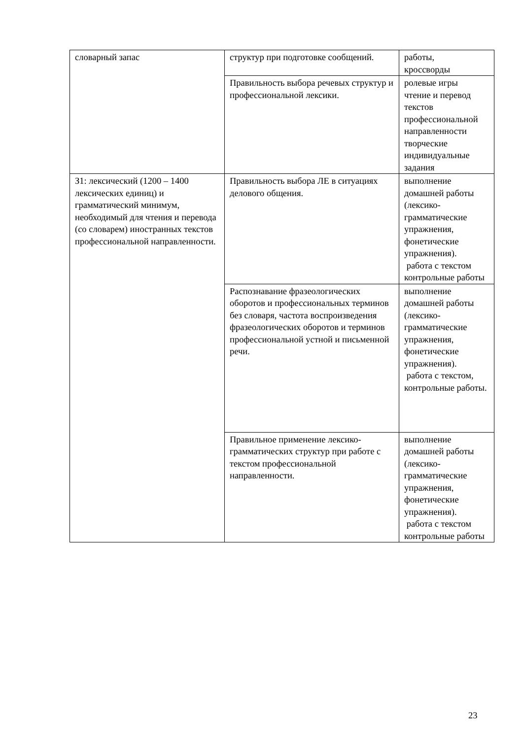| словарный запас | структур при подготовке сообщений. | работы, кроссворды |
| | Правильность выбора речевых структур и профессиональной лексики. | ролевые игры чтение и перевод текстов профессиональной направленности творческие индивидуальные задания |
| З1: лексический (1200 – 1400 лексических единиц) и грамматический минимум, необходимый для чтения и перевода (со словарем) иностранных текстов профессиональной направленности. | Правильность выбора ЛЕ в ситуациях делового общения. | выполнение домашней работы (лексико-грамматические упражнения, фонетические упражнения). работа с текстом контрольные работы |
| | Распознавание фразеологических оборотов и профессиональных терминов без словаря, частота воспроизведения фразеологических оборотов и терминов профессиональной устной и письменной речи. | выполнение домашней работы (лексико-грамматические упражнения, фонетические упражнения). работа с текстом, контрольные работы. |
| | Правильное применение лексико-грамматических структур при работе с текстом профессиональной направленности. | выполнение домашней работы (лексико-грамматические упражнения, фонетические упражнения). работа с текстом контрольные работы |
23